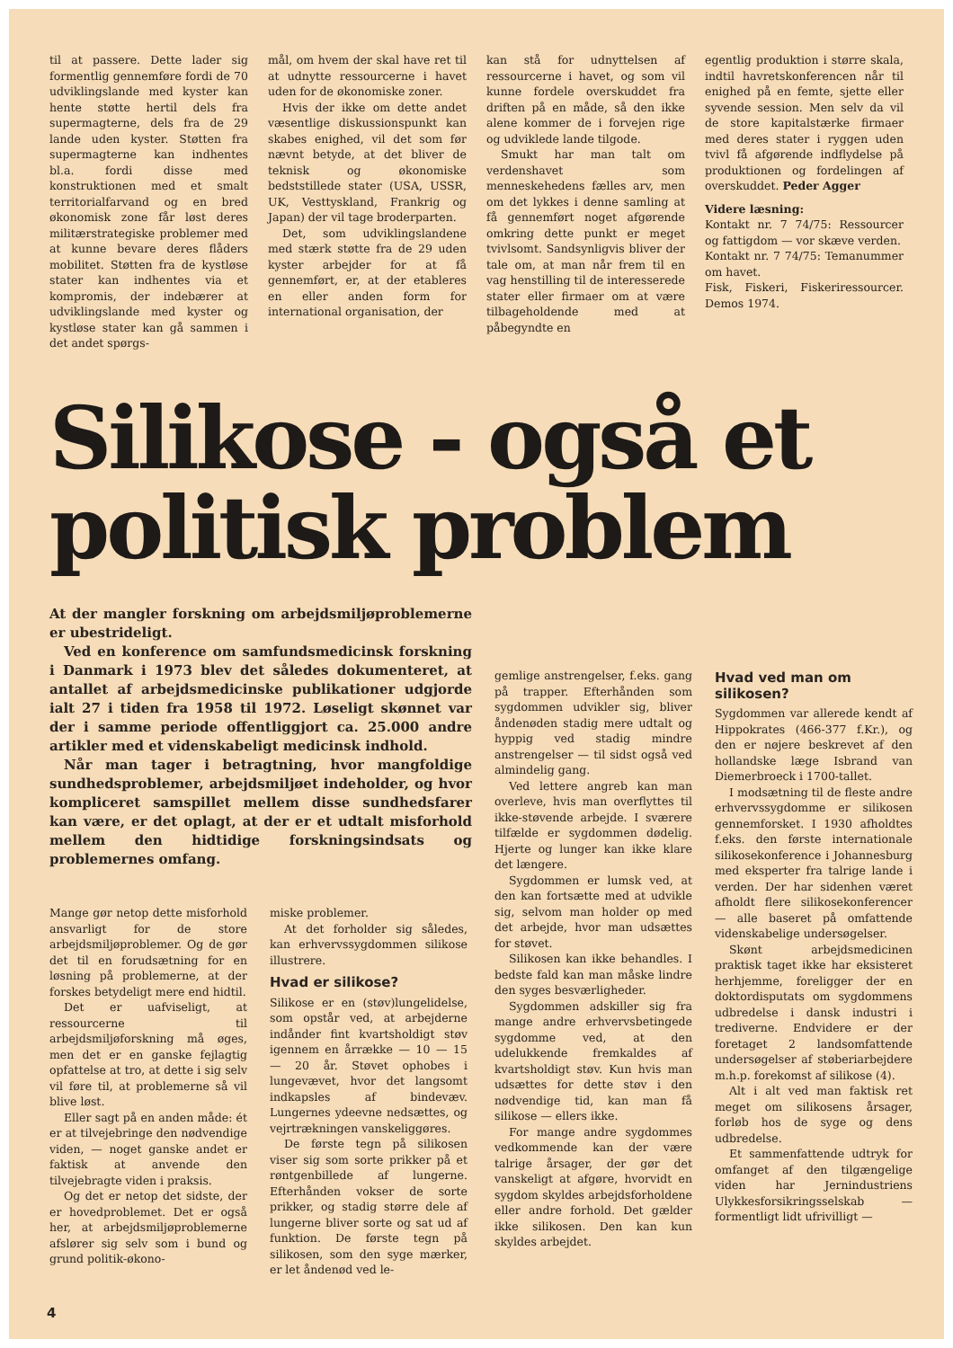til at passere. Dette lader sig formentlig gennemføre fordi de 70 udviklingslande med kyster kan hente støtte hertil dels fra supermagterne, dels fra de 29 lande uden kyster. Støtten fra supermagterne kan indhentes bl.a. fordi disse med konstruktionen med et smalt territorialfarvand og en bred økonomisk zone får løst deres militærstrategiske problemer med at kunne bevare deres flåders mobilitet. Støtten fra de kystløse stater kan indhentes via et kompromis, der indebærer at udviklingslande med kyster og kystløse stater kan gå sammen i det andet spørgs-
mål, om hvem der skal have ret til at udnytte ressourcerne i havet uden for de økonomiske zoner.
Hvis der ikke om dette andet væsentlige diskussionspunkt kan skabes enighed, vil det som før nævnt betyde, at det bliver de teknisk og økonomiske bedststillede stater (USA, USSR, UK, Vesttyskland, Frankrig og Japan) der vil tage broderparten.
Det, som udviklingslandene med stærk støtte fra de 29 uden kyster arbejder for at få gennemført, er, at der etableres en eller anden form for international organisation, der
kan stå for udnyttelsen af ressourcerne i havet, og som vil kunne fordele overskuddet fra driften på en måde, så den ikke alene kommer de i forvejen rige og udviklede lande tilgode.
Smukt har man talt om verdenshavet som menneskehedens fælles arv, men om det lykkes i denne samling at få gennemført noget afgørende omkring dette punkt er meget tvivlsomt. Sandsynligvis bliver der tale om, at man når frem til en vag henstilling til de interesserede stater eller firmaer om at være tilbageholdende med at påbegyndte en
egentlig produktion i større skala, indtil havretskonferencen når til enighed på en femte, sjette eller syvende session. Men selv da vil de store kapitalstærke firmaer med deres stater i ryggen uden tvivl få afgørende indflydelse på produktionen og fordelingen af overskuddet. Peder Agger
Videre læsning:
Kontakt nr. 7 74/75: Ressourcer og fattigdom — vor skæve verden.
Kontakt nr. 7 74/75: Temanummer om havet.
Fisk, Fiskeri, Fiskeriressourcer. Demos 1974.
Silikose - også et
politisk problem
At der mangler forskning om arbejdsmiljøproblemerne er ubestrideligt.
Ved en konference om samfundsmedicinsk forskning i Danmark i 1973 blev det således dokumenteret, at antallet af arbejdsmedicinske publikationer udgjorde ialt 27 i tiden fra 1958 til 1972. Løseligt skønnet var der i samme periode offentliggjort ca. 25.000 andre artikler med et videnskabeligt medicinsk indhold.
Når man tager i betragtning, hvor mangfoldige sundhedsproblemer, arbejdsmiljøet indeholder, og hvor kompliceret samspillet mellem disse sundhedsfarer kan være, er det oplagt, at der er et udtalt misforhold mellem den hidtidige forskningsindsats og problemernes omfang.
Mange gør netop dette misforhold ansvarligt for de store arbejdsmiljøproblemer. Og de gør det til en forudsætning for en løsning på problemerne, at der forskes betydeligt mere end hidtil.
Det er uafviseligt, at ressourcerne til arbejdsmiljøforskning må øges, men det er en ganske fejlagtig opfattelse at tro, at dette i sig selv vil føre til, at problemerne så vil blive løst.
Eller sagt på en anden måde: ét er at tilvejebringe den nødvendige viden, — noget ganske andet er faktisk at anvende den tilvejebragte viden i praksis.
Og det er netop det sidste, der er hovedproblemet. Det er også her, at arbejdsmiljøproblemerne afslører sig selv som i bund og grund politik-økono-
miske problemer.
At det forholder sig således, kan erhvervssygdommen silikose illustrere.
Hvad er silikose?
Silikose er en (støv)lungelidelse, som opstår ved, at arbejderne indånder fint kvartsholdigt støv igennem en årrække — 10 — 15 — 20 år. Støvet ophobes i lungevævet, hvor det langsomt indkapsles af bindevæv. Lungernes ydeevne nedsættes, og vejrtrækningen vanskeliggøres.
De første tegn på silikosen viser sig som sorte prikker på et røntgenbillede af lungerne. Efterhånden vokser de sorte prikker, og stadig større dele af lungerne bliver sorte og sat ud af funktion. De første tegn på silikosen, som den syge mærker, er let åndenød ved le-
gemlige anstrengelser, f.eks. gang på trapper. Efterhånden som sygdommen udvikler sig, bliver åndenøden stadig mere udtalt og hyppig ved stadig mindre anstrengelser — til sidst også ved almindelig gang.
Ved lettere angreb kan man overleve, hvis man overflyttes til ikke-støvende arbejde. I sværere tilfælde er sygdommen dødelig. Hjerte og lunger kan ikke klare det længere.
Sygdommen er lumsk ved, at den kan fortsætte med at udvikle sig, selvom man holder op med det arbejde, hvor man udsættes for støvet.
Silikosen kan ikke behandles. I bedste fald kan man måske lindre den syges besværligheder.
Sygdommen adskiller sig fra mange andre erhvervsbetingede sygdomme ved, at den udelukkende fremkaldes af kvartsholdigt støv. Kun hvis man udsættes for dette støv i den nødvendige tid, kan man få silikose — ellers ikke.
For mange andre sygdommes vedkommende kan der være talrige årsager, der gør det vanskeligt at afgøre, hvorvidt en sygdom skyldes arbejdsforholdene eller andre forhold. Det gælder ikke silikosen. Den kan kun skyldes arbejdet.
Hvad ved man om silikosen?
Sygdommen var allerede kendt af Hippokrates (466-377 f.Kr.), og den er nøjere beskrevet af den hollandske læge Isbrand van Diemerbroeck i 1700-tallet.
I modsætning til de fleste andre erhvervssygdomme er silikosen gennemforsket. I 1930 afholdtes f.eks. den første internationale silikosekonference i Johannesburg med eksperter fra talrige lande i verden. Der har sidenhen været afholdt flere silikosekonferencer — alle baseret på omfattende videnskabelige undersøgelser.
Skønt arbejdsmedicinen praktisk taget ikke har eksisteret herhjemme, foreligger der en doktordisputats om sygdommens udbredelse i dansk industri i trediverne. Endvidere er der foretaget 2 landsomfattende undersøgelser af støberiarbejdere m.h.p. forekomst af silikose (4).
Alt i alt ved man faktisk ret meget om silikosens årsager, forløb hos de syge og dens udbredelse.
Et sammenfattende udtryk for omfanget af den tilgængelige viden har Jernindustriens Ulykkesforsikringsselskab — formentligt lidt ufrivilligt —
4